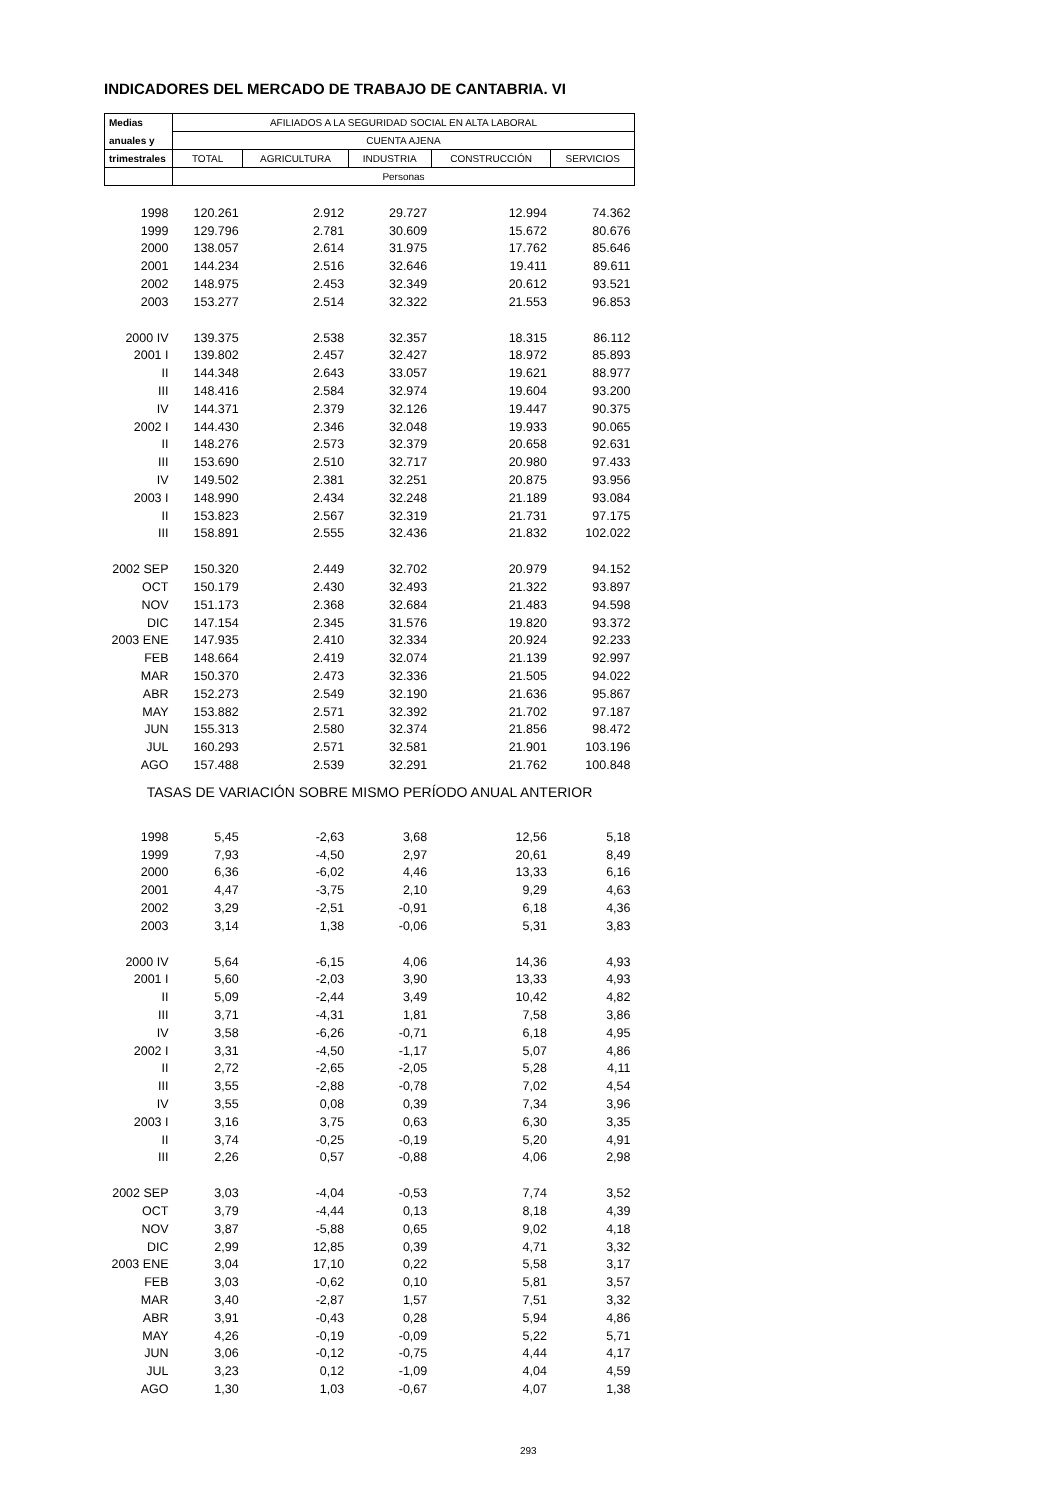INDICADORES DEL MERCADO DE TRABAJO DE CANTABRIA. VI
| Medias | AFILIADOS A LA SEGURIDAD SOCIAL EN ALTA LABORAL | | | | |
| --- | --- | --- | --- | --- | --- |
| anuales y | CUENTA AJENA | | | | |
| trimestrales | TOTAL | AGRICULTURA | INDUSTRIA | CONSTRUCCIÓN | SERVICIOS |
| | Personas | | | | |
| 1998 | 120.261 | 2.912 | 29.727 | 12.994 | 74.362 |
| 1999 | 129.796 | 2.781 | 30.609 | 15.672 | 80.676 |
| 2000 | 138.057 | 2.614 | 31.975 | 17.762 | 85.646 |
| 2001 | 144.234 | 2.516 | 32.646 | 19.411 | 89.611 |
| 2002 | 148.975 | 2.453 | 32.349 | 20.612 | 93.521 |
| 2003 | 153.277 | 2.514 | 32.322 | 21.553 | 96.853 |
| 2000 IV | 139.375 | 2.538 | 32.357 | 18.315 | 86.112 |
| 2001 I | 139.802 | 2.457 | 32.427 | 18.972 | 85.893 |
| II | 144.348 | 2.643 | 33.057 | 19.621 | 88.977 |
| III | 148.416 | 2.584 | 32.974 | 19.604 | 93.200 |
| IV | 144.371 | 2.379 | 32.126 | 19.447 | 90.375 |
| 2002 I | 144.430 | 2.346 | 32.048 | 19.933 | 90.065 |
| II | 148.276 | 2.573 | 32.379 | 20.658 | 92.631 |
| III | 153.690 | 2.510 | 32.717 | 20.980 | 97.433 |
| IV | 149.502 | 2.381 | 32.251 | 20.875 | 93.956 |
| 2003 I | 148.990 | 2.434 | 32.248 | 21.189 | 93.084 |
| II | 153.823 | 2.567 | 32.319 | 21.731 | 97.175 |
| III | 158.891 | 2.555 | 32.436 | 21.832 | 102.022 |
| 2002 SEP | 150.320 | 2.449 | 32.702 | 20.979 | 94.152 |
| OCT | 150.179 | 2.430 | 32.493 | 21.322 | 93.897 |
| NOV | 151.173 | 2.368 | 32.684 | 21.483 | 94.598 |
| DIC | 147.154 | 2.345 | 31.576 | 19.820 | 93.372 |
| 2003 ENE | 147.935 | 2.410 | 32.334 | 20.924 | 92.233 |
| FEB | 148.664 | 2.419 | 32.074 | 21.139 | 92.997 |
| MAR | 150.370 | 2.473 | 32.336 | 21.505 | 94.022 |
| ABR | 152.273 | 2.549 | 32.190 | 21.636 | 95.867 |
| MAY | 153.882 | 2.571 | 32.392 | 21.702 | 97.187 |
| JUN | 155.313 | 2.580 | 32.374 | 21.856 | 98.472 |
| JUL | 160.293 | 2.571 | 32.581 | 21.901 | 103.196 |
| AGO | 157.488 | 2.539 | 32.291 | 21.762 | 100.848 |
| TASAS DE VARIACIÓN SOBRE MISMO PERÍODO ANUAL ANTERIOR | | | | | |
| 1998 | 5,45 | -2,63 | 3,68 | 12,56 | 5,18 |
| 1999 | 7,93 | -4,50 | 2,97 | 20,61 | 8,49 |
| 2000 | 6,36 | -6,02 | 4,46 | 13,33 | 6,16 |
| 2001 | 4,47 | -3,75 | 2,10 | 9,29 | 4,63 |
| 2002 | 3,29 | -2,51 | -0,91 | 6,18 | 4,36 |
| 2003 | 3,14 | 1,38 | -0,06 | 5,31 | 3,83 |
| 2000 IV | 5,64 | -6,15 | 4,06 | 14,36 | 4,93 |
| 2001 I | 5,60 | -2,03 | 3,90 | 13,33 | 4,93 |
| II | 5,09 | -2,44 | 3,49 | 10,42 | 4,82 |
| III | 3,71 | -4,31 | 1,81 | 7,58 | 3,86 |
| IV | 3,58 | -6,26 | -0,71 | 6,18 | 4,95 |
| 2002 I | 3,31 | -4,50 | -1,17 | 5,07 | 4,86 |
| II | 2,72 | -2,65 | -2,05 | 5,28 | 4,11 |
| III | 3,55 | -2,88 | -0,78 | 7,02 | 4,54 |
| IV | 3,55 | 0,08 | 0,39 | 7,34 | 3,96 |
| 2003 I | 3,16 | 3,75 | 0,63 | 6,30 | 3,35 |
| II | 3,74 | -0,25 | -0,19 | 5,20 | 4,91 |
| III | 2,26 | 0,57 | -0,88 | 4,06 | 2,98 |
| 2002 SEP | 3,03 | -4,04 | -0,53 | 7,74 | 3,52 |
| OCT | 3,79 | -4,44 | 0,13 | 8,18 | 4,39 |
| NOV | 3,87 | -5,88 | 0,65 | 9,02 | 4,18 |
| DIC | 2,99 | 12,85 | 0,39 | 4,71 | 3,32 |
| 2003 ENE | 3,04 | 17,10 | 0,22 | 5,58 | 3,17 |
| FEB | 3,03 | -0,62 | 0,10 | 5,81 | 3,57 |
| MAR | 3,40 | -2,87 | 1,57 | 7,51 | 3,32 |
| ABR | 3,91 | -0,43 | 0,28 | 5,94 | 4,86 |
| MAY | 4,26 | -0,19 | -0,09 | 5,22 | 5,71 |
| JUN | 3,06 | -0,12 | -0,75 | 4,44 | 4,17 |
| JUL | 3,23 | 0,12 | -1,09 | 4,04 | 4,59 |
| AGO | 1,30 | 1,03 | -0,67 | 4,07 | 1,38 |
293